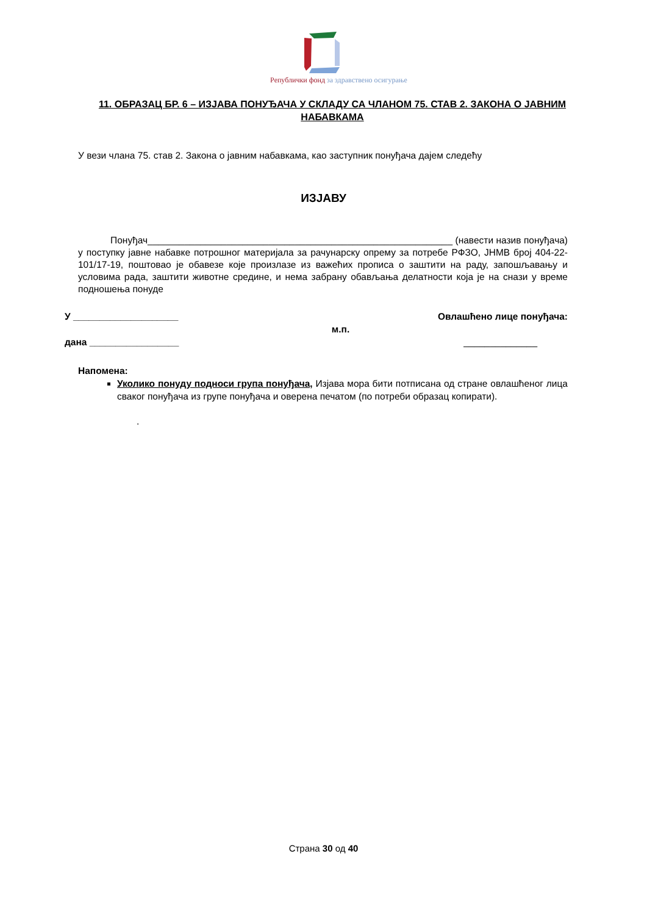Републички фонд за здравствено осигурање
11. ОБРАЗАЦ БР. 6 – ИЗЈАВА ПОНУЂАЧА У СКЛАДУ СА ЧЛАНОМ 75. СТАВ 2. ЗАКОНА О ЈАВНИМ НАБАВКАМА
У вези члана 75. став 2. Закона о јавним набавкама, као заступник понуђача дајем следећу
ИЗЈАВУ
Понуђач__________________________________________________________ (навести назив понуђача) у поступку јавне набавке потрошног материјала за рачунарску опрему за потребе РФЗО, ЈНМВ број 404-22-101/17-19, поштовао је обавезе које произлазе из важећих прописа о заштити на раду, запошљавању и условима рада, заштити животне средине, и нема забрану обављања делатности која је на снази у време подношења понуде
У ____________________ Овлашћено лице понуђача:
м.п.
дана _________________ ______________
Напомена:
Уколико понуду подноси група понуђача, Изјава мора бити потписана од стране овлашћеног лица сваког понуђача из групе понуђача и оверена печатом (по потреби образац копирати).
.
Страна 30 од 40